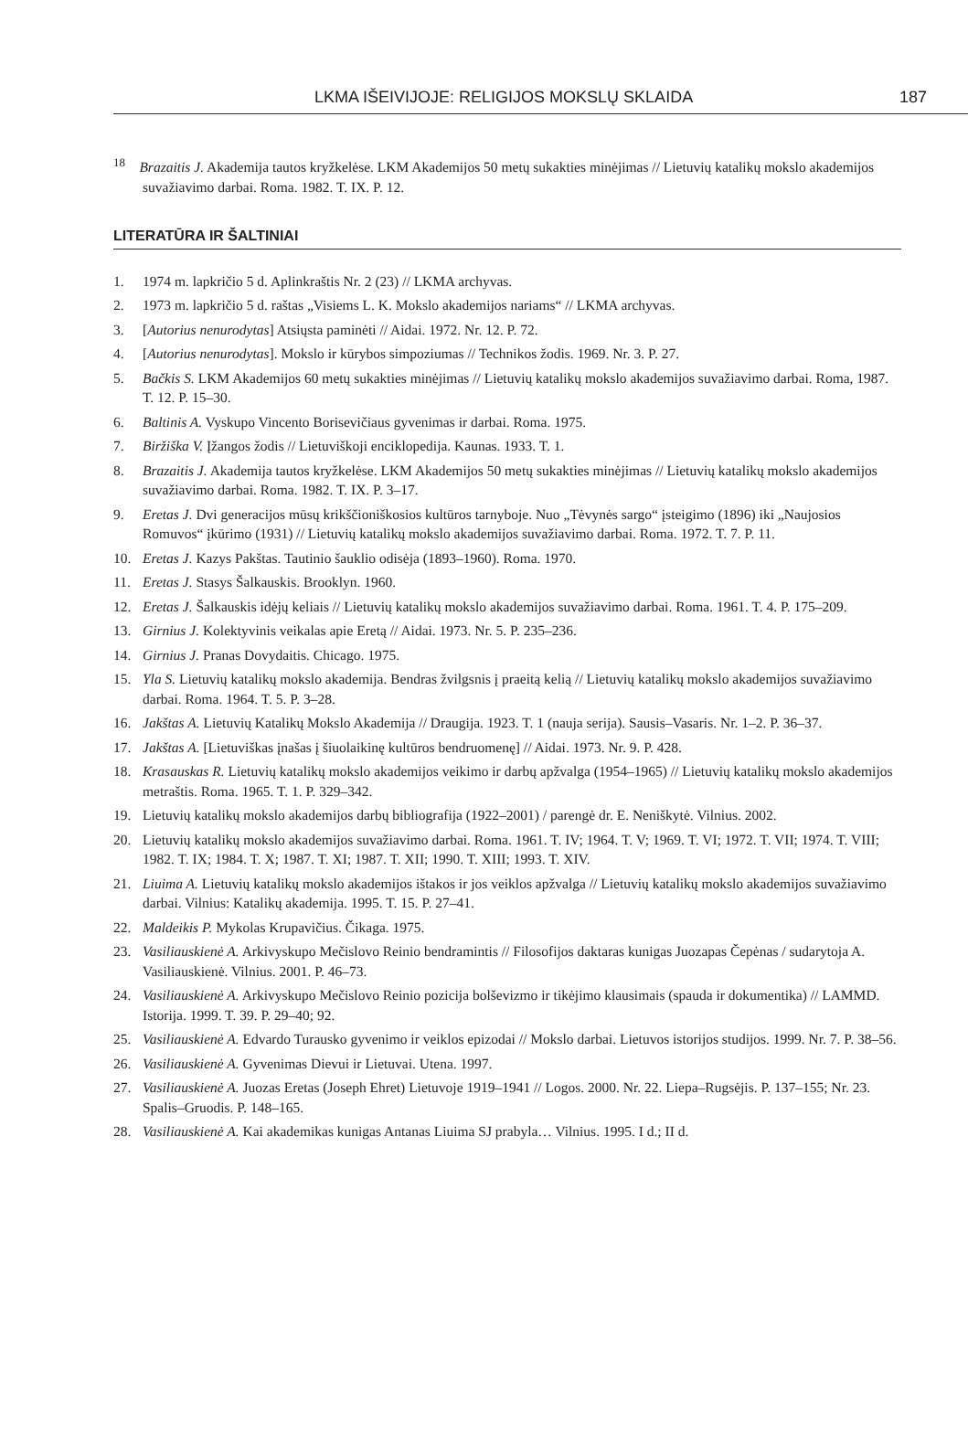LKMA IŠEIVIJOJE: RELIGIJOS MOKSLŲ SKLAIDA 187
<sup>18</sup> Brazaitis J. Akademija tautos kryžkelėse. LKM Akademijos 50 metų sukakties minėjimas // Lietuvių katalikų mokslo akademijos suvažiavimo darbai. Roma. 1982. T. IX. P. 12.
LITERATŪRA IR ŠALTINIAI
1. 1974 m. lapkričio 5 d. Aplinkraštis Nr. 2 (23) // LKMA archyvas.
2. 1973 m. lapkričio 5 d. raštas „Visiems L. K. Mokslo akademijos nariams“ // LKMA archyvas.
3. [Autorius nenurodytas] Atsiųsta paminėti // Aidai. 1972. Nr. 12. P. 72.
4. [Autorius nenurodytas]. Mokslo ir kūrybos simpoziumas // Technikos žodis. 1969. Nr. 3. P. 27.
5. Bačkis S. LKM Akademijos 60 metų sukakties minėjimas // Lietuvių katalikų mokslo akademijos suvažiavimo darbai. Roma, 1987. T. 12. P. 15–30.
6. Baltinis A. Vyskupo Vincento Borisevičiaus gyvenimas ir darbai. Roma. 1975.
7. Biržiška V. Įžangos žodis // Lietuviškoji enciklopedija. Kaunas. 1933. T. 1.
8. Brazaitis J. Akademija tautos kryžkelėse. LKM Akademijos 50 metų sukakties minėjimas // Lietuvių katalikų mokslo akademijos suvažiavimo darbai. Roma. 1982. T. IX. P. 3–17.
9. Eretas J. Dvi generacijos mūsų krikščioniškosios kultūros tarnyboje. Nuo „Tėvynės sargo“ įsteigimo (1896) iki „Naujosios Romuvos“ įkūrimo (1931) // Lietuvių katalikų mokslo akademijos suvažiavimo darbai. Roma. 1972. T. 7. P. 11.
10. Eretas J. Kazys Pakštas. Tautinio šauklio odisėja (1893–1960). Roma. 1970.
11. Eretas J. Stasys Šalkauskis. Brooklyn. 1960.
12. Eretas J. Šalkauskis idėjų keliais // Lietuvių katalikų mokslo akademijos suvažiavimo darbai. Roma. 1961. T. 4. P. 175–209.
13. Girnius J. Kolektyvinis veikalas apie Eretą // Aidai. 1973. Nr. 5. P. 235–236.
14. Girnius J. Pranas Dovydaitis. Chicago. 1975.
15. Yla S. Lietuvių katalikų mokslo akademija. Bendras žvilgsnis į praeitą kelią // Lietuvių katalikų mokslo akademijos suvažiavimo darbai. Roma. 1964. T. 5. P. 3–28.
16. Jakštas A. Lietuvių Katalikų Mokslo Akademija // Draugija. 1923. T. 1 (nauja serija). Sausis–Vasaris. Nr. 1–2. P. 36–37.
17. Jakštas A. [Lietuviškas įnašas į šiuolaikinę kultūros bendruomenę] // Aidai. 1973. Nr. 9. P. 428.
18. Krasauskas R. Lietuvių katalikų mokslo akademijos veikimo ir darbų apžvalga (1954–1965) // Lietuvių katalikų mokslo akademijos metraštis. Roma. 1965. T. 1. P. 329–342.
19. Lietuvių katalikų mokslo akademijos darbų bibliografija (1922–2001) / parengė dr. E. Neniškytė. Vilnius. 2002.
20. Lietuvių katalikų mokslo akademijos suvažiavimo darbai. Roma. 1961. T. IV; 1964. T. V; 1969. T. VI; 1972. T. VII; 1974. T. VIII; 1982. T. IX; 1984. T. X; 1987. T. XI; 1987. T. XII; 1990. T. XIII; 1993. T. XIV.
21. Liuima A. Lietuvių katalikų mokslo akademijos ištakos ir jos veiklos apžvalga // Lietuvių katalikų mokslo akademijos suvažiavimo darbai. Vilnius: Katalikų akademija. 1995. T. 15. P. 27–41.
22. Maldeikis P. Mykolas Krupavičius. Čikaga. 1975.
23. Vasiliauskienė A. Arkivyskupo Mečislovo Reinio bendramintis // Filosofijos daktaras kunigas Juozapas Čepėnas / sudarytoja A. Vasiliauskienė. Vilnius. 2001. P. 46–73.
24. Vasiliauskienė A. Arkivyskupo Mečislovo Reinio pozicija bolševizmo ir tikėjimo klausimais (spauda ir dokumentika) // LAMMD. Istorija. 1999. T. 39. P. 29–40; 92.
25. Vasiliauskienė A. Edvardo Turausko gyvenimo ir veiklos epizodai // Mokslo darbai. Lietuvos istorijos studijos. 1999. Nr. 7. P. 38–56.
26. Vasiliauskienė A. Gyvenimas Dievui ir Lietuvai. Utena. 1997.
27. Vasiliauskienė A. Juozas Eretas (Joseph Ehret) Lietuvoje 1919–1941 // Logos. 2000. Nr. 22. Liepa–Rugsėjis. P. 137–155; Nr. 23. Spalis–Gruodis. P. 148–165.
28. Vasiliauskienė A. Kai akademikas kunigas Antanas Liuima SJ prabyla… Vilnius. 1995. I d.; II d.